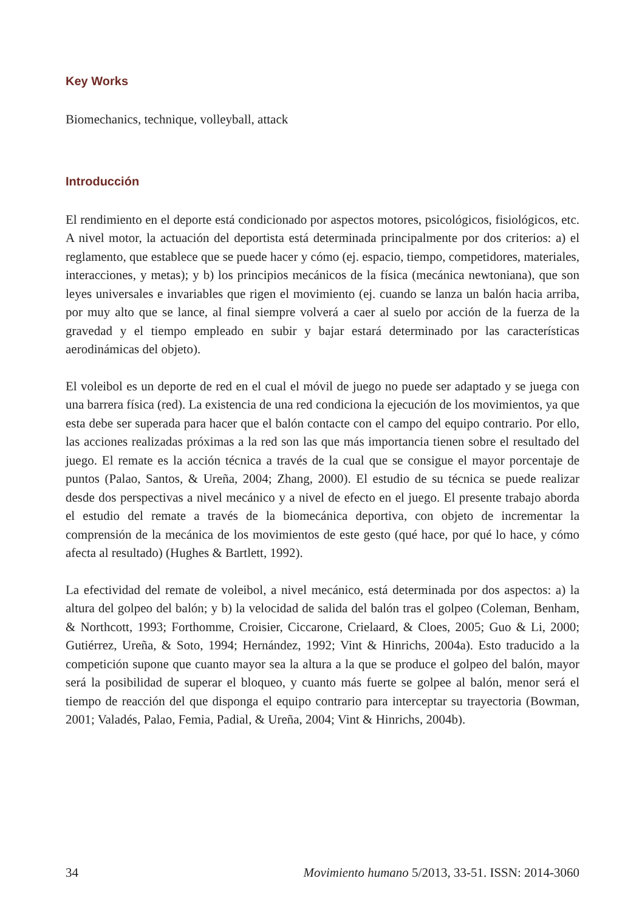Key Works
Biomechanics, technique, volleyball, attack
Introducción
El rendimiento en el deporte está condicionado por aspectos motores, psicológicos, fisiológicos, etc. A nivel motor, la actuación del deportista está determinada principalmente por dos criterios: a) el reglamento, que establece que se puede hacer y cómo (ej. espacio, tiempo, competidores, materiales, interacciones, y metas); y b) los principios mecánicos de la física (mecánica newtoniana), que son leyes universales e invariables que rigen el movimiento (ej. cuando se lanza un balón hacia arriba, por muy alto que se lance, al final siempre volverá a caer al suelo por acción de la fuerza de la gravedad y el tiempo empleado en subir y bajar estará determinado por las características aerodinámicas del objeto).
El voleibol es un deporte de red en el cual el móvil de juego no puede ser adaptado y se juega con una barrera física (red). La existencia de una red condiciona la ejecución de los movimientos, ya que esta debe ser superada para hacer que el balón contacte con el campo del equipo contrario. Por ello, las acciones realizadas próximas a la red son las que más importancia tienen sobre el resultado del juego. El remate es la acción técnica a través de la cual que se consigue el mayor porcentaje de puntos (Palao, Santos, & Ureña, 2004; Zhang, 2000). El estudio de su técnica se puede realizar desde dos perspectivas a nivel mecánico y a nivel de efecto en el juego. El presente trabajo aborda el estudio del remate a través de la biomecánica deportiva, con objeto de incrementar la comprensión de la mecánica de los movimientos de este gesto (qué hace, por qué lo hace, y cómo afecta al resultado) (Hughes & Bartlett, 1992).
La efectividad del remate de voleibol, a nivel mecánico, está determinada por dos aspectos: a) la altura del golpeo del balón; y b) la velocidad de salida del balón tras el golpeo (Coleman, Benham, & Northcott, 1993; Forthomme, Croisier, Ciccarone, Crielaard, & Cloes, 2005; Guo & Li, 2000; Gutiérrez, Ureña, & Soto, 1994; Hernández, 1992; Vint & Hinrichs, 2004a). Esto traducido a la competición supone que cuanto mayor sea la altura a la que se produce el golpeo del balón, mayor será la posibilidad de superar el bloqueo, y cuanto más fuerte se golpee al balón, menor será el tiempo de reacción del que disponga el equipo contrario para interceptar su trayectoria (Bowman, 2001; Valadés, Palao, Femia, Padial, & Ureña, 2004; Vint & Hinrichs, 2004b).
34 Movimiento humano 5/2013, 33-51. ISSN: 2014-3060